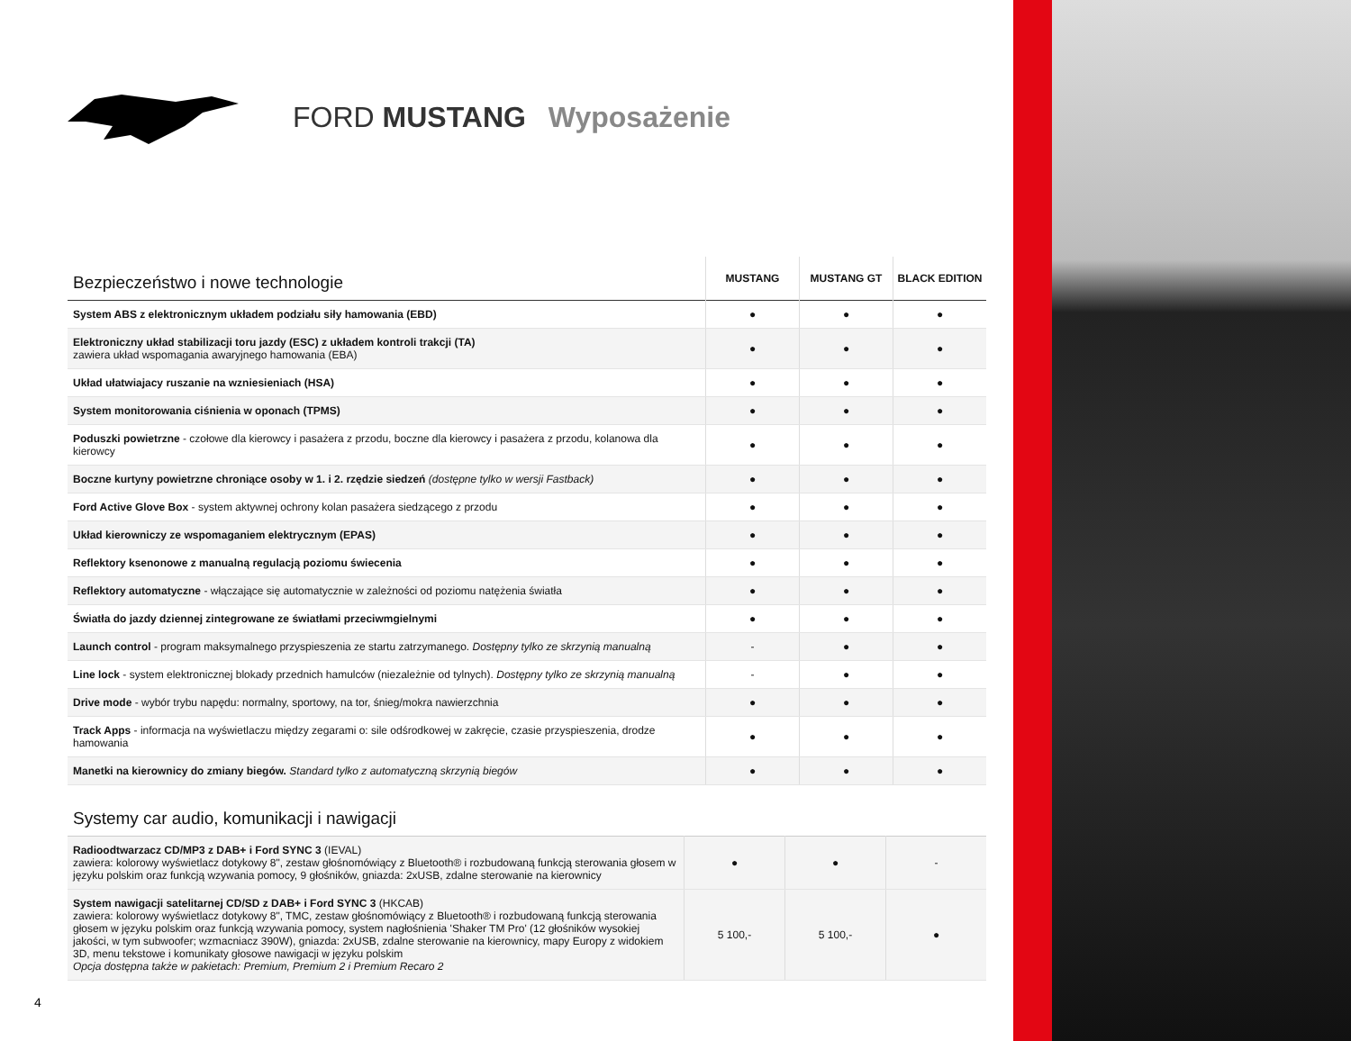FORD MUSTANG Wyposażenie
| Bezpieczeństwo i nowe technologie | MUSTANG | MUSTANG GT | BLACK EDITION |
| --- | --- | --- | --- |
| System ABS z elektronicznym układem podziału siły hamowania (EBD) | ● | ● | ● |
| Elektroniczny układ stabilizacji toru jazdy (ESC) z układem kontroli trakcji (TA) zawiera układ wspomagania awaryjnego hamowania (EBA) | ● | ● | ● |
| Układ ułatwiajacy ruszanie na wzniesieniach (HSA) | ● | ● | ● |
| System monitorowania ciśnienia w oponach (TPMS) | ● | ● | ● |
| Poduszki powietrzne - czołowe dla kierowcy i pasażera z przodu, boczne dla kierowcy i pasażera z przodu, kolanowa dla kierowcy | ● | ● | ● |
| Boczne kurtyny powietrzne chroniące osoby w 1. i 2. rzędzie siedzeń (dostępne tylko w wersji Fastback) | ● | ● | ● |
| Ford Active Glove Box - system aktywnej ochrony kolan pasażera siedzącego z przodu | ● | ● | ● |
| Układ kierowniczy ze wspomaganiem elektrycznym (EPAS) | ● | ● | ● |
| Reflektory ksenonowe z manualną regulacją poziomu świecenia | ● | ● | ● |
| Reflektory automatyczne - włączające się automatycznie w zależności od poziomu natężenia światła | ● | ● | ● |
| Światła do jazdy dziennej zintegrowane ze światłami przeciwmgielnymi | ● | ● | ● |
| Launch control - program maksymalnego przyspieszenia ze startu zatrzymanego. Dostępny tylko ze skrzynią manualną | - | ● | ● |
| Line lock - system elektronicznej blokady przednich hamulców (niezależnie od tylnych). Dostępny tylko ze skrzynią manualną | - | ● | ● |
| Drive mode - wybór trybu napędu: normalny, sportowy, na tor, śnieg/mokra nawierzchnia | ● | ● | ● |
| Track Apps - informacja na wyświetlaczu między zegarami o: sile odśrodkowej w zakręcie, czasie przyspieszenia, drodze hamowania | ● | ● | ● |
| Manetki na kierownicy do zmiany biegów. Standard tylko z automatyczną skrzynią biegów | ● | ● | ● |
| Systemy car audio, komunikacji i nawigacji | | | |
| --- | --- | --- | --- |
| Radioodtwarzacz CD/MP3 z DAB+ i Ford SYNC 3 (IEVAL) zawiera: kolorowy wyświetlacz dotykowy 8", zestaw głośnomówiący z Bluetooth® i rozbudowaną funkcją sterowania głosem w języku polskim oraz funkcją wzywania pomocy, 9 głośników, gniazda: 2xUSB, zdalne sterowanie na kierownicy | ● | ● | - |
| System nawigacji satelitarnej CD/SD z DAB+ i Ford SYNC 3 (HKCAB) zawiera: kolorowy wyświetlacz dotykowy 8", TMC, zestaw głośnomówiący z Bluetooth® i rozbudowaną funkcją sterowania głosem w języku polskim oraz funkcją wzywania pomocy, system nagłośnienia 'Shaker TM Pro' (12 głośników wysokiej jakości, w tym subwoofer; wzmacniacz 390W), gniazda: 2xUSB, zdalne sterowanie na kierownicy, mapy Europy z widokiem 3D, menu tekstowe i komunikaty głosowe nawigacji w języku polskim Opcja dostępna także w pakietach: Premium, Premium 2 i Premium Recaro 2 | 5 100,- | 5 100,- | ● |
4